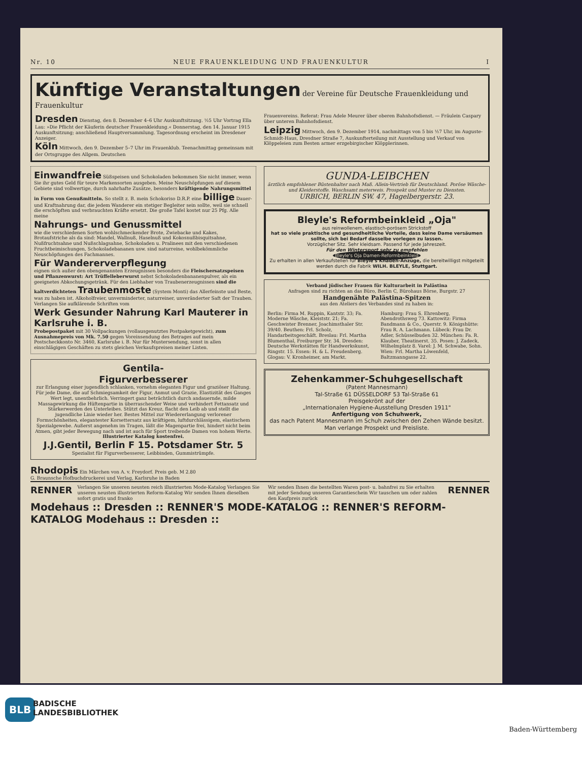Nr. 10 NEUE FRAUENKLEIDUNG UND FRAUENKULTUR I
Künftige Veranstaltungen
der Vereine für Deutsche Frauenkleidung und Frauenkultur
Dresden Dienstag, den 8. Dezember 4–6 Uhr Auskunftsitzung. ½5 Uhr Vortrag Ella Lau: »Die Pflicht der Käuferin deutscher Frauenkleidung.« Donnerstag, den 14. Januar 1915 Auskunftsitzung; anschließend Hauptversammlung. Tagesordnung erscheint im Dresdener Anzeiger.
Köln Mittwoch, den 9. Dezember 5–7 Uhr im Frauenklub. Teenachmittag gemeinsam mit der Ortsgruppe des Allgem. Deutschen
Frauenvereins. Referat: Frau Adele Meurer über oberen Bahnhofsdienst. — Fräulein Caspary über unteren Bahnhofsdienst.
Leipzig Mittwoch, den 9. Dezember 1914, nachmittags von 5 bis ½7 Uhr, im Auguste-Schmidt-Haus, Dresdner Straße 7, Auskunfterteilung mit Ausstellung und Verkauf von Klöppeleien zum Besten armer erzgebirgischer Klöpplerinnen.
Einwandfreie Süßspeisen und Schokoladen bekommen Sie nicht immer, wenn Sie ihr gutes Geld für teure Markensorten ausgeben. Meine Neuschöpfungen auf diesem Gebiete sind vollwertige, durch nahrhafte Zusätze, besonders kräftigende Nahrungsmittel in Form von Genußmitteln. So stellt z. B. mein Schokoriso D.R.P. eine billige Dauer- und Kraftnahrung dar, die jedem Wanderer ein stetiger Begleiter sein sollte, weil sie schnell die erschöpften und verbrauchten Kräfte ersetzt. Die große Tafel kostet nur 25 Pfg. Alle meine
Nahrungs- und Genussmittel
wie die verschiedenen Sorten wohlschmeckender Brote, Zwiebacke und Kakes, Brotaufstriche als da sind: Mandel, Wallnuß, Haselnuß und Kokosnußbisquitsahne, Nußfruchtsahne und Nußschlagsahne, Schokoladen u. Pralinees mit den verschiedenen Fruchtbeimischungen, Schokoladebananen usw. sind naturreine, wohlbekömmliche Neuschöpfungen des Fachmannes.
Für Wandererverpflegung
eignen sich außer den obengenannten Erzeugnissen besonders die Fleischersatzspeisen und Pflanzenwurst: Art Trüffelleberwurst nebst Schokoladenbananenpulver, als ein geeignetes Abkochungsgetränk. Für den Liebhaber von Traubenerzeugnissen sind die kaltverdichteten Traubenmoste (System Monti) das Allerfeinste und Beste, was zu haben ist. Alkoholfreier, unverminderter, naturreiner, unveränderter Saft der Trauben. Verlangen Sie aufklärende Schriften vom
Werk Gesunder Nahrung Karl Mauterer in Karlsruhe i. B.
Probepostpaket mit 30 Vollpackungen (vollausgenutztes Postpaketgewicht), zum Ausnahmepreis von Mk. 7.50 gegen Voreinsendung des Betrages auf mein Postscheckkonto Nr. 3460, Karlsruhe i. B. Nur für Mustersendung, sonst in allen einschlägigen Geschäften zu stets gleichen Verkaufspreisen meiner Listen.
Gentila-
Figurverbesserer
zur Erlangung einer jugendlich schlanken, vornehm eleganten Figur und graziöser Haltung. Für jede Dame, die auf Schmiegsamkeit der Figur, Anmut und Grazie, Elastizität des Ganges Wert legt, unentbehrlich. Verringert ganz beträchtlich durch andauernde, milde Massagewirkung die Hüftenpartie in überraschender Weise und verhindert Fettansatz und Stärkerwerden des Unterleibes. Stützt das Kreuz, flacht den Leib ab und stellt die jugendliche Linie wieder her. Bestes Mittel zur Wiedererlangung verlorener Formschönheiten, elegantester Korsettersatz aus kräftigem, luftdurchlässigem, elastischem Spezialgewebe. Außerst angenehm im Tragen, läßt die Magenpartie frei, hindert nicht beim Atmen, gibt jeder Bewegung nach und ist auch für Sport treibende Damen von hohem Werte.
Illustrierter Katalog kostenfrei.
J.J.Gentil, Berlin F 15. Potsdamer Str. 5
Spezialist für Figurverbesserer, Leibbinden, Gummistrümpfe.
Rhodopis Ein Märchen von A. v. Freydorf. Preis geb. M 2.80
G. Braunsche Hofbuchdruckerei und Verlag, Karlsruhe in Baden
GUNDA-LEIBCHEN
ärztlich empfohlener Büstenhalter nach Maß. Allein-Vertrieb für Deutschland. Poröse Wäsche- und Kleiderstoffe. Waschsamt meterweis. Prospekt und Muster zu Diensten.
URBICH, BERLIN SW. 47, Hagelbergerstr. 23.
Bleyle's Reformbeinkleid „Oja"
aus reinwollenem, elastisch-porösem Strickstoff
hat so viele praktische und gesundheitliche Vorteile, dass keine Dame versäumen sollte, sich bei Bedarf dasselbe vorlegen zu lassen.
Vorzüglicher Sitz. Sehr kleidsam. Passend für jede Jahreszeit.
Für den Wintersport sehr zu empfehlen
Bleyle's Oja Damen-Reformbeinkleid
Zu erhalten in allen Verkaufstellen für Bleyle's Knaben-Anzüge, die bereitwilligst mitgeteilt werden durch die Fabrik WILH. BLEYLE, Stuttgart.
Verband jüdischer Frauen für Kulturarbeit in Palästina
Anfragen sind zu richten an das Büro, Berlin C, Bürohaus Börse, Burgstr. 27
Handgenähte Palästina-Spitzen
aus den Ateliers des Verbandes sind zu haben in:
Berlin: Firma M. Ruppin, Kantstr. 33; Fa. Moderne Wäsche, Kleiststr. 21; Fa. Geschwister Brenner, Joachimsthaler Str. 39/40. Beuthen: Frl. Scholz, Handarbeitsgeschäft. Breslau: Frl. Martha Blumenthal, Freiburger Str. 34. Dresden: Deutsche Werkstätten für Handwerkskunst, Ringstr. 15. Essen: H. & L. Freudenberg. Glogau: V. Kronheimer, am Markt.
Hamburg: Frau S. Ehrenberg, Abendrothsweg 73. Kattowitz: Firma Bandmann & Co., Querstr. 9. Königshütte: Frau R. A. Lachmann. Lübeck: Frau Dr. Adler, Schüsselbuden 32. München: Fa. R. Klauber, Theatinerst. 35. Posen: J. Zadeck, Wilhelmplatz 8. Varel: J. M. Schwabe, Sohn. Wien: Frl. Martha Löwenfeld, Baltzmanngasse 22.
Zehenkammer-Schuhgesellschaft
(Patent Mannesmann)
Tal-Straße 61 DÜSSELDORF 53 Tal-Straße 61
Preisgekrönt auf der
„Internationalen Hygiene-Ausstellung Dresden 1911"
Anfertigung von Schuhwerk,
das nach Patent Mannesmann im Schuh zwischen den Zehen Wände besitzt.
Man verlange Prospekt und Preisliste.
RENNER Verlangen Sie unseren neusten reich illustrierten Mode-Katalog Verlangen Sie unseren neusten illustrierten Reform-Katalog Wir senden Ihnen dieselben sofort gratis und franko Wir senden Ihnen die bestellten Waren post- u. bahnfrei zu Sie erhalten mit jeder Sendung unseren Garantieschein Wir tauschen um oder zahlen den Kaufpreis zurück RENNER
Modehaus :: Dresden :: RENNER'S MODE-KATALOG :: RENNER'S REFORM-KATALOG Modehaus :: Dresden ::
BLB
BADISCHE
LANDESBIBLIOTHEK
Baden-Württemberg